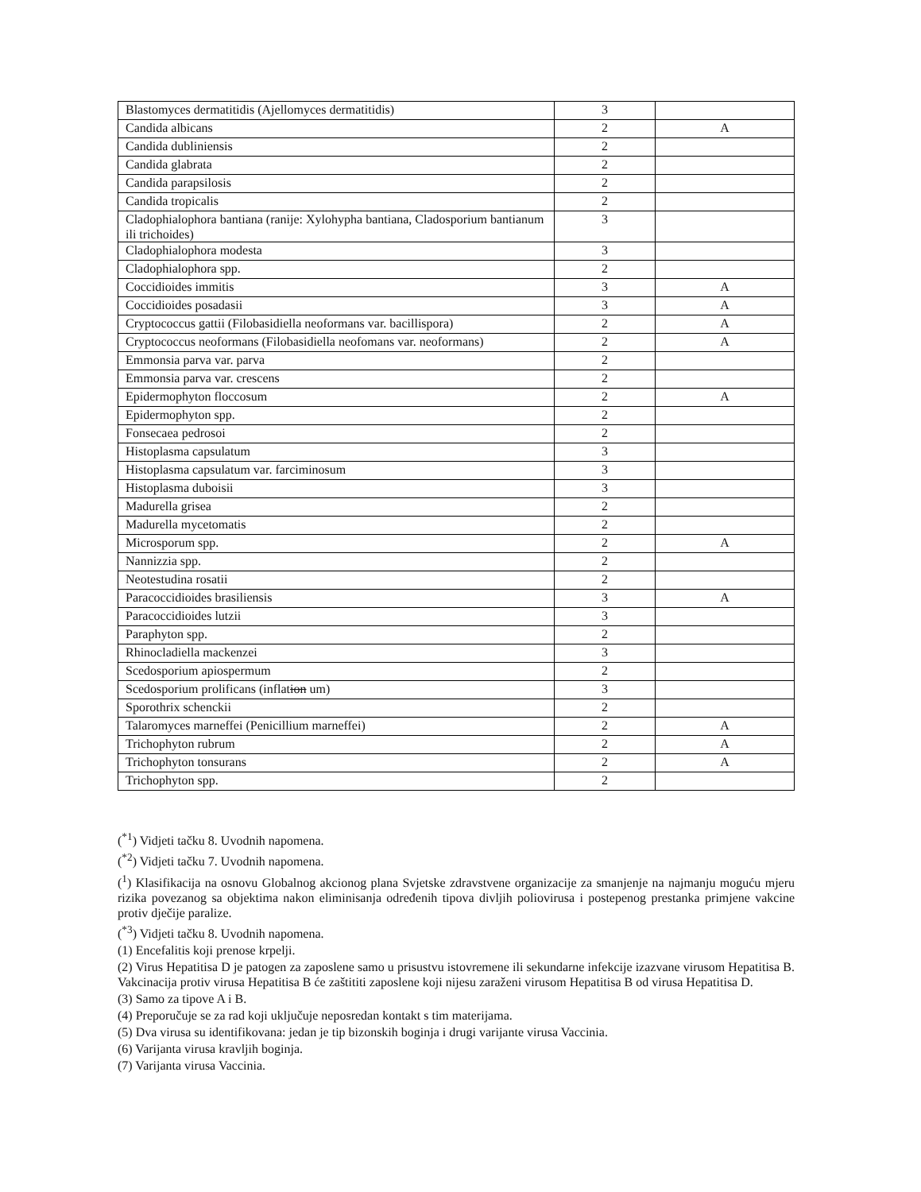| Blastomyces dermatitidis (Ajellomyces dermatitidis) | 3 | |
| Candida albicans | 2 | A |
| Candida dubliniensis | 2 | |
| Candida glabrata | 2 | |
| Candida parapsilosis | 2 | |
| Candida tropicalis | 2 | |
| Cladophialophora bantiana (ranije: Xylohypha bantiana, Cladosporium bantianum ili trichoides) | 3 | |
| Cladophialophora modesta | 3 | |
| Cladophialophora spp. | 2 | |
| Coccidioides immitis | 3 | A |
| Coccidioides posadasii | 3 | A |
| Cryptococcus gattii (Filobasidiella neoformans var. bacillispora) | 2 | A |
| Cryptococcus neoformans (Filobasidiella neofomans var. neoformans) | 2 | A |
| Emmonsia parva var. parva | 2 | |
| Emmonsia parva var. crescens | 2 | |
| Epidermophyton floccosum | 2 | A |
| Epidermophyton spp. | 2 | |
| Fonsecaea pedrosoi | 2 | |
| Histoplasma capsulatum | 3 | |
| Histoplasma capsulatum var. farciminosum | 3 | |
| Histoplasma duboisii | 3 | |
| Madurella grisea | 2 | |
| Madurella mycetomatis | 2 | |
| Microsporum spp. | 2 | A |
| Nannizzia spp. | 2 | |
| Neotestudina rosatii | 2 | |
| Paracoccidioides brasiliensis | 3 | A |
| Paracoccidioides lutzii | 3 | |
| Paraphyton spp. | 2 | |
| Rhinocladiella mackenzei | 3 | |
| Scedosporium apiospermum | 2 | |
| Scedosporium prolificans (inflat ion um) | 3 | |
| Sporothrix schenckii | 2 | |
| Talaromyces marneffei (Penicillium marneffei) | 2 | A |
| Trichophyton rubrum | 2 | A |
| Trichophyton tonsurans | 2 | A |
| Trichophyton spp. | 2 | |
(<sup>*1</sup>) Vidjeti tačku 8. Uvodnih napomena.
(<sup>*2</sup>) Vidjeti tačku 7. Uvodnih napomena.
(<sup>1</sup>) Klasifikacija na osnovu Globalnog akcionog plana Svjetske zdravstvene organizacije za smanjenje na najmanju moguću mjeru rizika povezanog sa objektima nakon eliminisanja određenih tipova divljih poliovirusa i postepenog prestanka primjene vakcine protiv dječije paralize.
(<sup>*3</sup>) Vidjeti tačku 8. Uvodnih napomena.
(1) Encefalitis koji prenose krpelji.
(2) Virus Hepatitisa D je patogen za zaposlene samo u prisustvu istovremene ili sekundarne infekcije izazvane virusom Hepatitisa B. Vakcinacija protiv virusa Hepatitisa B će zaštititi zaposlene koji nijesu zaraženi virusom Hepatitisa B od virusa Hepatitisa D.
(3) Samo za tipove A i B.
(4) Preporučuje se za rad koji uključuje neposredan kontakt s tim materijama.
(5) Dva virusa su identifikovana: jedan je tip bizonskih boginja i drugi varijante virusa Vaccinia.
(6) Varijanta virusa kravljih boginja.
(7) Varijanta virusa Vaccinia.